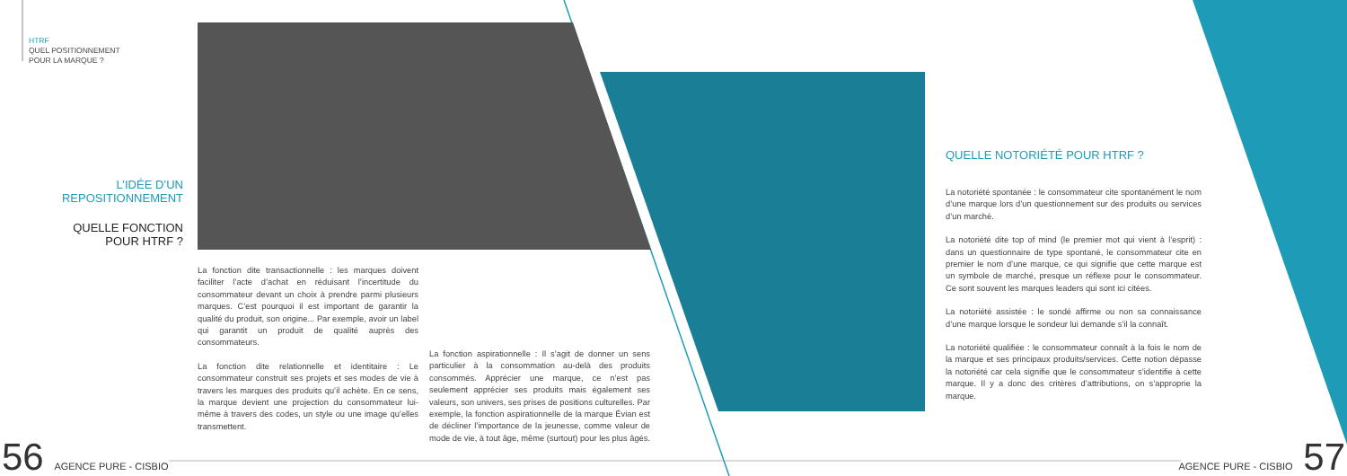HTRF
QUEL POSITIONNEMENT
POUR LA MARQUE ?
L’IDÉE D’UN
REPOSITIONNEMENT
QUELLE FONCTION
POUR HTRF ?
La fonction dite transactionnelle : les marques doivent faciliter l’acte d’achat en réduisant l’incertitude du consommateur devant un choix à prendre parmi plusieurs marques. C’est pourquoi il est important de garantir la qualité du produit, son origine... Par exemple, avoir un label qui garantit un produit de qualité auprès des consommateurs.
La fonction dite relationnelle et identitaire : Le consommateur construit ses projets et ses modes de vie à travers les marques des produits qu’il achète. En ce sens, la marque devient une projection du consommateur lui-même à travers des codes, un style ou une image qu’elles transmettent.
La fonction aspirationnelle : Il s’agit de donner un sens particulier à la consommation au-delà des produits consommés. Apprécier une marque, ce n’est pas seulement apprécier ses produits mais également ses valeurs, son univers, ses prises de positions culturelles. Par exemple, la fonction aspirationnelle de la marque Évian est de décliner l’importance de la jeunesse, comme valeur de mode de vie, à tout âge, même (surtout) pour les plus âgés.
QUELLE NOTORIÉTÉ POUR HTRF ?
La notoriété spontanée : le consommateur cite spontanément le nom d’une marque lors d’un questionnement sur des produits ou services d’un marché.
La notoriété dite top of mind (le premier mot qui vient à l’esprit) : dans un questionnaire de type spontané, le consommateur cite en premier le nom d’une marque, ce qui signifie que cette marque est un symbole de marché, presque un réflexe pour le consommateur. Ce sont souvent les marques leaders qui sont ici citées.
La notoriété assistée : le sondé affirme ou non sa connaissance d’une marque lorsque le sondeur lui demande s’il la connaît.
La notoriété qualifiée : le consommateur connaît à la fois le nom de la marque et ses principaux produits/services. Cette notion dépasse la notoriété car cela signifie que le consommateur s’identifie à cette marque. Il y a donc des critères d’attributions, on s’approprie la marque.
56 AGENCE PURE - CISBIO AGENCE PURE - CISBIO 57